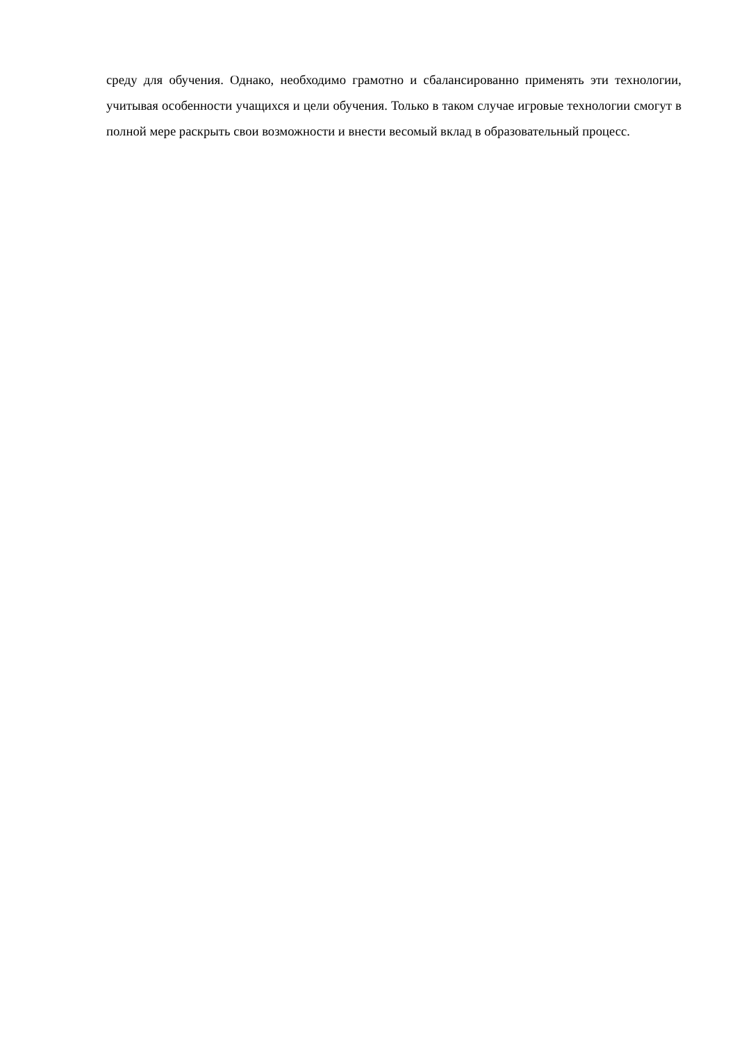среду для обучения. Однако, необходимо грамотно и сбалансированно применять эти технологии, учитывая особенности учащихся и цели обучения. Только в таком случае игровые технологии смогут в полной мере раскрыть свои возможности и внести весомый вклад в образовательный процесс.